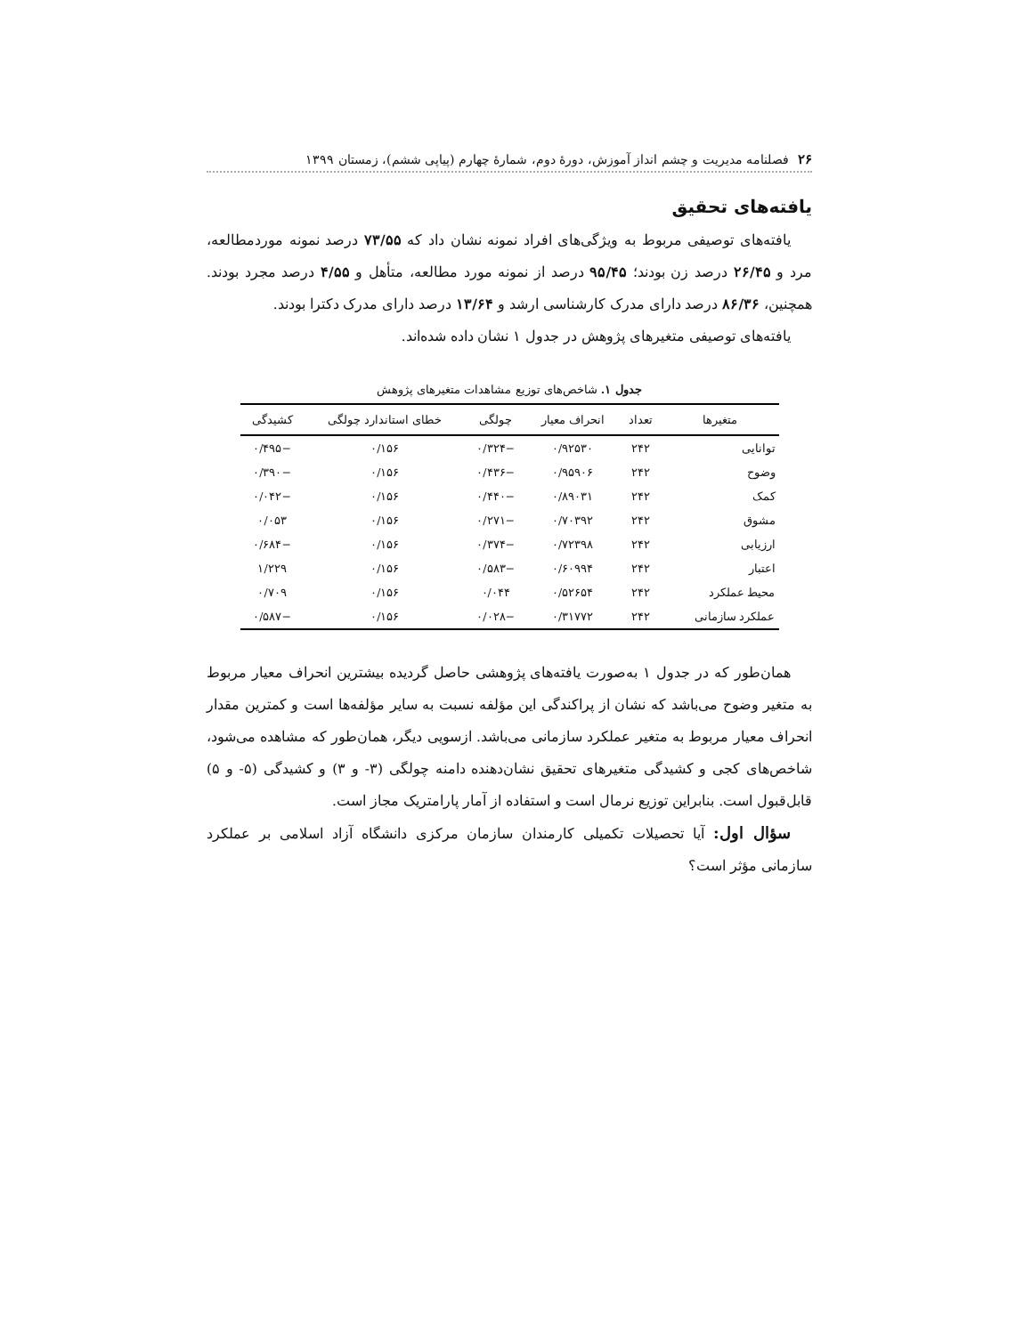۲۶ فصلنامه مدیریت و چشم انداز آموزش، دورهٔ دوم، شمارهٔ چهارم (پیاپی ششم)، زمستان ۱۳۹۹
یافته‌های تحقیق
یافته‌های توصیفی مربوط به ویژگی‌های افراد نمونه نشان داد که ۷۳/۵۵ درصد نمونه موردمطالعه، مرد و ۲۶/۴۵ درصد زن بودند؛ ۹۵/۴۵ درصد از نمونه مورد مطالعه، متأهل و ۴/۵۵ درصد مجرد بودند. همچنین، ۸۶/۳۶ درصد دارای مدرک کارشناسی ارشد و ۱۳/۶۴ درصد دارای مدرک دکترا بودند.
یافته‌های توصیفی متغیرهای پژوهش در جدول ۱ نشان داده شده‌اند.
جدول ۱. شاخص‌های توزیع مشاهدات متغیرهای پژوهش
| متغیرها | تعداد | انحراف معیار | چولگی | خطای استاندارد چولگی | کشیدگی |
| --- | --- | --- | --- | --- | --- |
| توانایی | ۲۴۲ | ۰/۹۲۵۳۰ | −۰/۳۲۴ | ۰/۱۵۶ | −۰/۴۹۵ |
| وضوح | ۲۴۲ | ۰/۹۵۹۰۶ | −۰/۴۳۶ | ۰/۱۵۶ | −۰/۳۹۰ |
| کمک | ۲۴۲ | ۰/۸۹۰۳۱ | −۰/۴۴۰ | ۰/۱۵۶ | −۰/۰۴۲ |
| مشوق | ۲۴۲ | ۰/۷۰۳۹۲ | −۰/۲۷۱ | ۰/۱۵۶ | ۰/۰۵۳ |
| ارزیابی | ۲۴۲ | ۰/۷۲۳۹۸ | −۰/۳۷۴ | ۰/۱۵۶ | −۰/۶۸۴ |
| اعتبار | ۲۴۲ | ۰/۶۰۹۹۴ | −۰/۵۸۳ | ۰/۱۵۶ | ۱/۲۲۹ |
| محیط عملکرد | ۲۴۲ | ۰/۵۲۶۵۴ | ۰/۰۴۴ | ۰/۱۵۶ | ۰/۷۰۹ |
| عملکرد سازمانی | ۲۴۲ | ۰/۳۱۷۷۲ | −۰/۰۲۸ | ۰/۱۵۶ | −۰/۵۸۷ |
همان‌طور که در جدول ۱ به‌صورت یافته‌های پژوهشی حاصل گردیده بیشترین انحراف معیار مربوط به متغیر وضوح می‌باشد که نشان از پراکندگی این مؤلفه نسبت به سایر مؤلفه‌ها است و کمترین مقدار انحراف معیار مربوط به متغیر عملکرد سازمانی می‌باشد. ازسویی دیگر، همان‌طور که مشاهده می‌شود، شاخص‌های کجی و کشیدگی متغیرهای تحقیق نشان‌دهنده دامنه چولگی (۳- و ۳) و کشیدگی (۵- و ۵) قابل‌قبول است. بنابراین توزیع نرمال است و استفاده از آمار پارامتریک مجاز است.
سؤال اول: آیا تحصیلات تکمیلی کارمندان سازمان مرکزی دانشگاه آزاد اسلامی بر عملکرد سازمانی مؤثر است؟